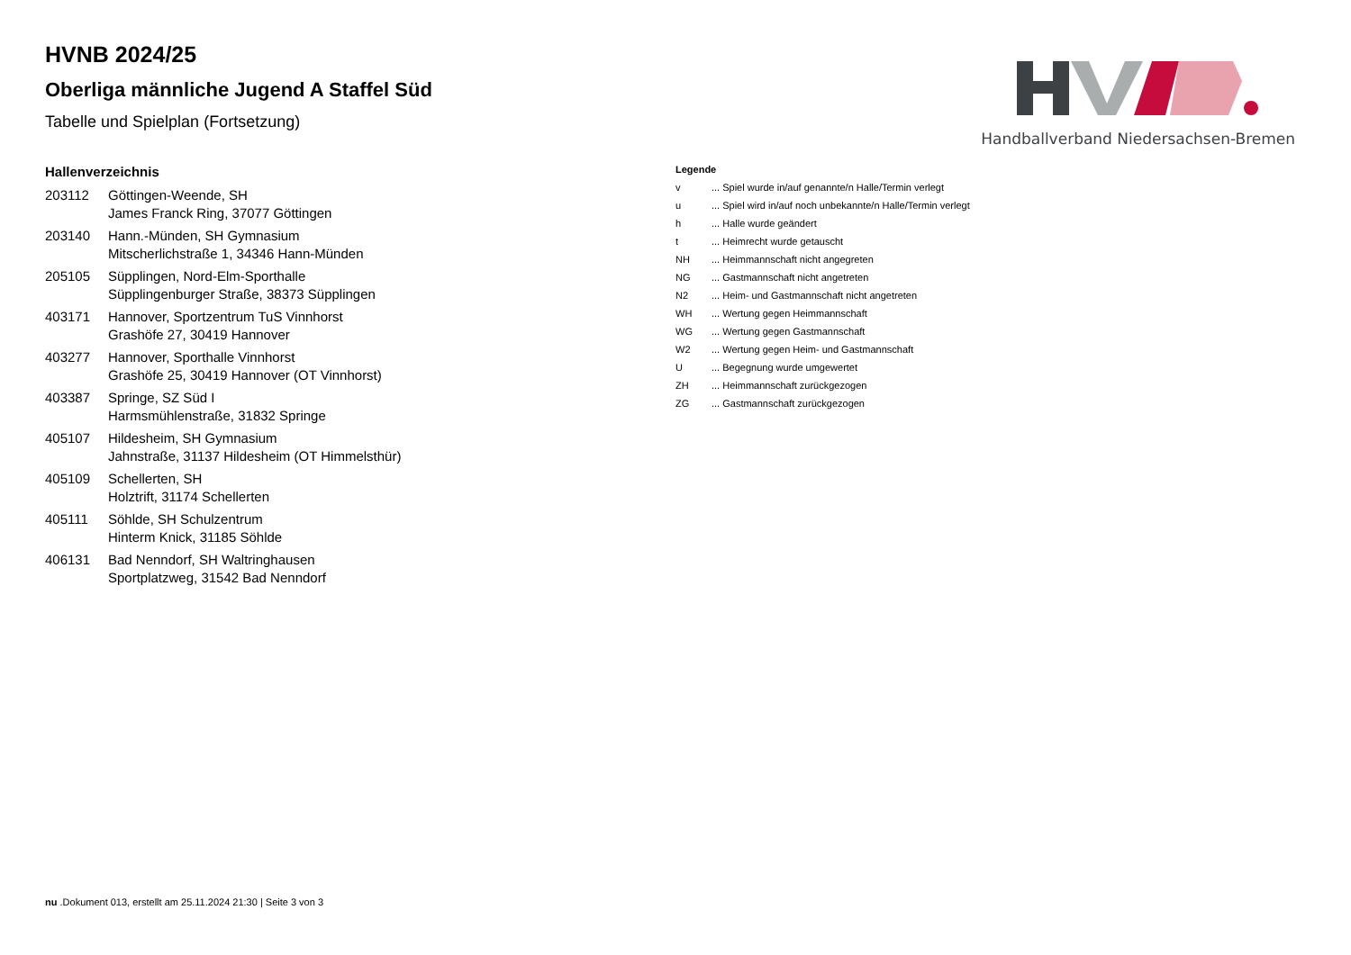Handballverband Niedersachsen-Bremen
HVNB 2024/25
Oberliga männliche Jugend A Staffel Süd
Tabelle und Spielplan (Fortsetzung)
Hallenverzeichnis
| 203112 | Göttingen-Weende, SH James Franck Ring, 37077 Göttingen |
| 203140 | Hann.-Münden, SH Gymnasium Mitscherlichstraße 1, 34346 Hann-Münden |
| 205105 | Süpplingen, Nord-Elm-Sporthalle Süpplingenburger Straße, 38373 Süpplingen |
| 403171 | Hannover, Sportzentrum TuS Vinnhorst Grashöfe 27, 30419 Hannover |
| 403277 | Hannover, Sporthalle Vinnhorst Grashöfe 25, 30419 Hannover (OT Vinnhorst) |
| 403387 | Springe, SZ Süd I Harmsmühlenstraße, 31832 Springe |
| 405107 | Hildesheim, SH Gymnasium Jahnstraße, 31137 Hildesheim (OT Himmelsthür) |
| 405109 | Schellerten, SH Holztrift, 31174 Schellerten |
| 405111 | Söhlde, SH Schulzentrum Hinterm Knick, 31185 Söhlde |
| 406131 | Bad Nenndorf, SH Waltringhausen Sportplatzweg, 31542 Bad Nenndorf |
Legende
| v | ... Spiel wurde in/auf genannte/n Halle/Termin verlegt |
| u | ... Spiel wird in/auf noch unbekannte/n Halle/Termin verlegt |
| h | ... Halle wurde geändert |
| t | ... Heimrecht wurde getauscht |
| NH | ... Heimmannschaft nicht angegreten |
| NG | ... Gastmannschaft nicht angetreten |
| N2 | ... Heim- und Gastmannschaft nicht angetreten |
| WH | ... Wertung gegen Heimmannschaft |
| WG | ... Wertung gegen Gastmannschaft |
| W2 | ... Wertung gegen Heim- und Gastmannschaft |
| U | ... Begegnung wurde umgewertet |
| ZH | ... Heimmannschaft zurückgezogen |
| ZG | ... Gastmannschaft zurückgezogen |
nu .Dokument 013, erstellt am 25.11.2024 21:30 | Seite 3 von 3